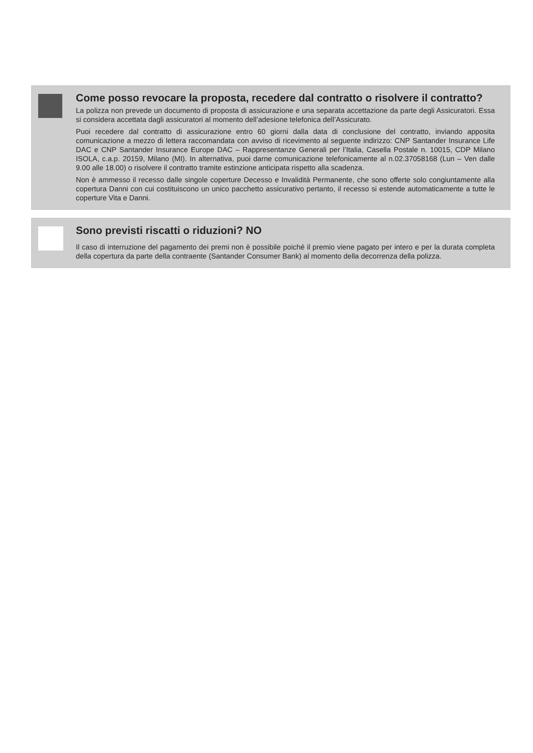Come posso revocare la proposta, recedere dal contratto o risolvere il contratto?
La polizza non prevede un documento di proposta di assicurazione e una separata accettazione da parte degli Assicuratori. Essa si considera accettata dagli assicuratori al momento dell’adesione telefonica dell’Assicurato.
Puoi recedere dal contratto di assicurazione entro 60 giorni dalla data di conclusione del contratto, inviando apposita comunicazione a mezzo di lettera raccomandata con avviso di ricevimento al seguente indirizzo: CNP Santander Insurance Life DAC e CNP Santander Insurance Europe DAC – Rappresentanze Generali per l’Italia, Casella Postale n. 10015, CDP Milano ISOLA, c.a.p. 20159, Milano (MI). In alternativa, puoi darne comunicazione telefonicamente al n.02.37058168 (Lun – Ven dalle 9.00 alle 18.00) o risolvere il contratto tramite estinzione anticipata rispetto alla scadenza.
Non è ammesso il recesso dalle singole coperture Decesso e Invalidità Permanente, che sono offerte solo congiuntamente alla copertura Danni con cui costituiscono un unico pacchetto assicurativo pertanto, il recesso si estende automaticamente a tutte le coperture Vita e Danni.
Sono previsti riscatti o riduzioni? NO
Il caso di interruzione del pagamento dei premi non è possibile poiché il premio viene pagato per intero e per la durata completa della copertura da parte della contraente (Santander Consumer Bank) al momento della decorrenza della polizza.